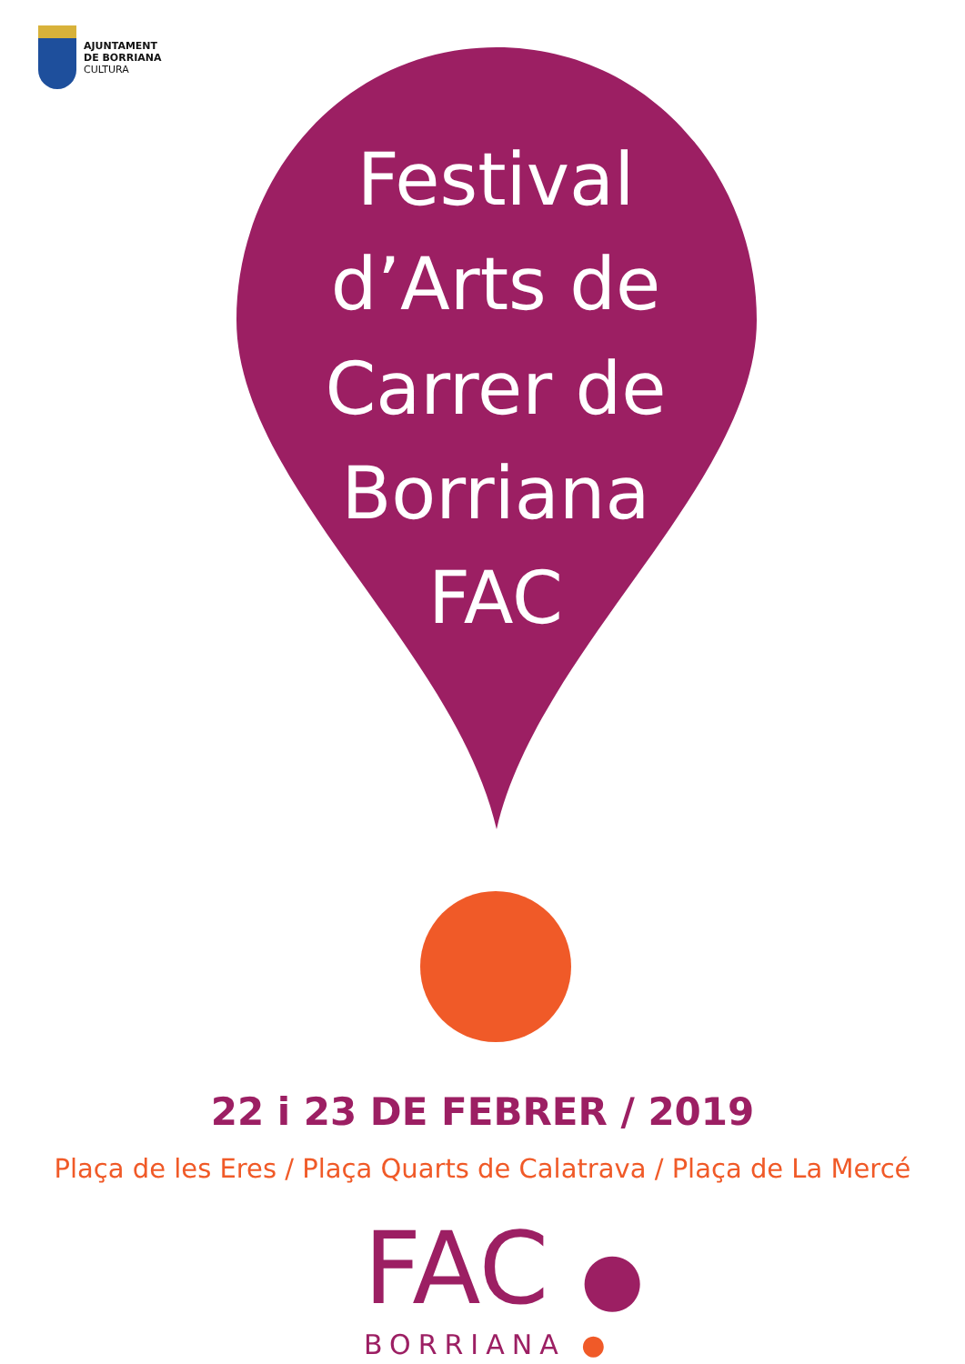AJUNTAMENT
DE BORRIANA
CULTURA
Festival
d’Arts de
Carrer de
Borriana
FAC
22 i 23 DE FEBRER / 2019
Plaça de les Eres / Plaça Quarts de Calatrava / Plaça de La Mercé
FAC ●
BORRIANA ●